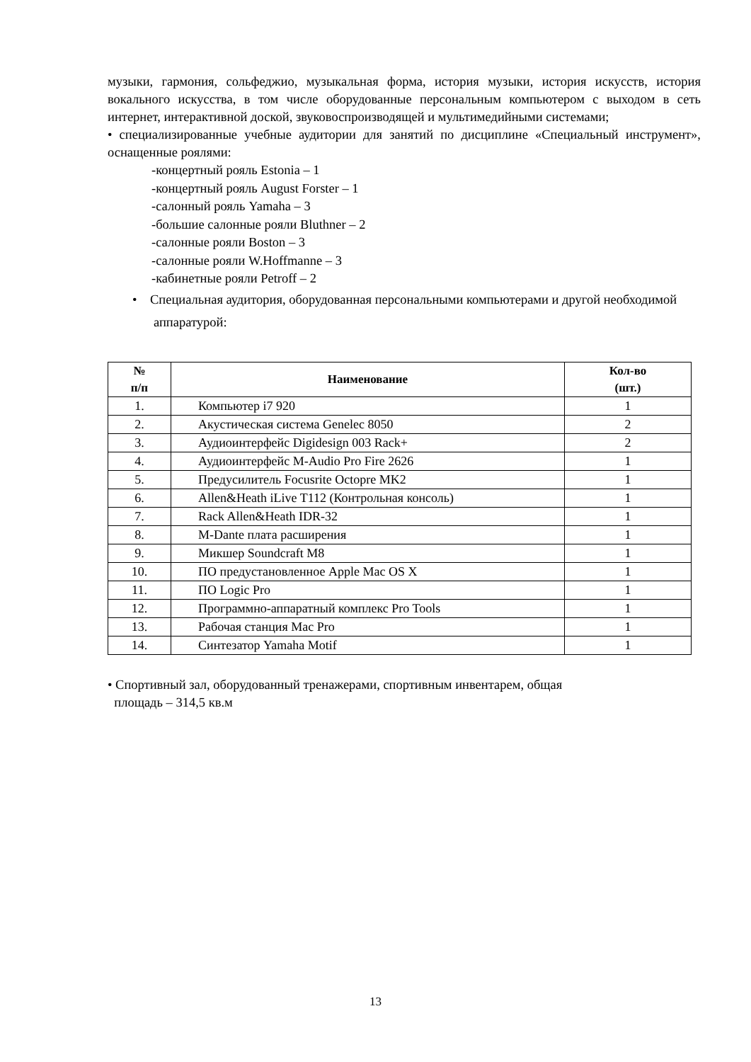музыки, гармония, сольфеджио, музыкальная форма, история музыки, история искусств, история вокального искусства, в том числе оборудованные персональным компьютером с выходом в сеть интернет, интерактивной доской, звуковоспроизводящей и мультимедийными системами;
• специализированные учебные аудитории для занятий по дисциплине «Специальный инструмент», оснащенные роялями:
-концертный рояль Estonia – 1
-концертный рояль August Forster – 1
-салонный рояль Yamaha – 3
-большие салонные рояли Bluthner – 2
-салонные рояли Boston – 3
-салонные рояли W.Hoffmanne – 3
-кабинетные рояли Petroff – 2
• Специальная аудитория, оборудованная персональными компьютерами и другой необходимой аппаратурой:
| № п/п | Наименование | Кол-во (шт.) |
| --- | --- | --- |
| 1. | Компьютер i7 920 | 1 |
| 2. | Акустическая система Genelec 8050 | 2 |
| 3. | Аудиоинтерфейс Digidesign 003 Rack+ | 2 |
| 4. | Аудиоинтерфейс M-Audio Pro Fire 2626 | 1 |
| 5. | Предусилитель Focusrite Octopre MK2 | 1 |
| 6. | Allen&Heath iLive T112 (Контрольная консоль) | 1 |
| 7. | Rack Allen&Heath IDR-32 | 1 |
| 8. | M-Dante плата расширения | 1 |
| 9. | Микшер Soundcraft M8 | 1 |
| 10. | ПО предустановленное Apple Mac OS X | 1 |
| 11. | ПО Logic Pro | 1 |
| 12. | Программно-аппаратный комплекс Pro Tools | 1 |
| 13. | Рабочая станция Mac Pro | 1 |
| 14. | Синтезатор Yamaha Motif | 1 |
• Спортивный зал, оборудованный тренажерами, спортивным инвентарем, общая
площадь – 314,5 кв.м
13